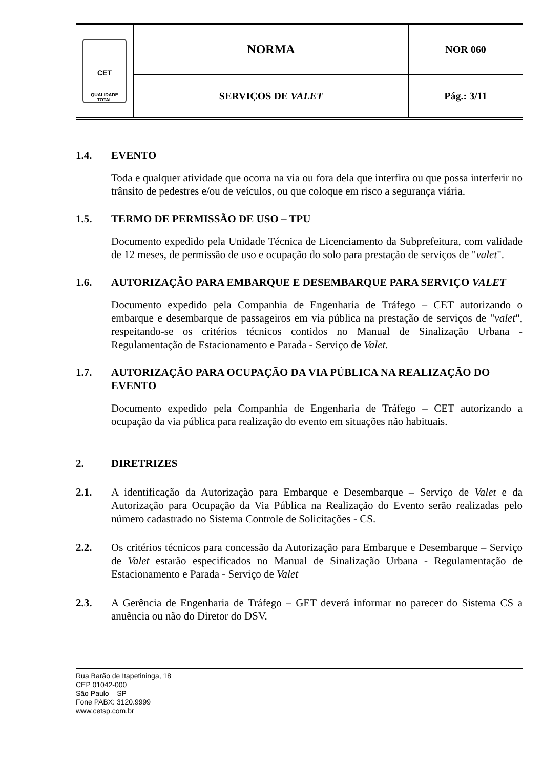| CET QUALIDADE TOTAL | NORMA | NOR 060 |
| | SERVIÇOS DE VALET | Pág.: 3/11 |
1.4. EVENTO
Toda e qualquer atividade que ocorra na via ou fora dela que interfira ou que possa interferir no trânsito de pedestres e/ou de veículos, ou que coloque em risco a segurança viária.
1.5. TERMO DE PERMISSÃO DE USO – TPU
Documento expedido pela Unidade Técnica de Licenciamento da Subprefeitura, com validade de 12 meses, de permissão de uso e ocupação do solo para prestação de serviços de "valet".
1.6. AUTORIZAÇÃO PARA EMBARQUE E DESEMBARQUE PARA SERVIÇO VALET
Documento expedido pela Companhia de Engenharia de Tráfego – CET autorizando o embarque e desembarque de passageiros em via pública na prestação de serviços de "valet", respeitando-se os critérios técnicos contidos no Manual de Sinalização Urbana - Regulamentação de Estacionamento e Parada - Serviço de Valet.
1.7. AUTORIZAÇÃO PARA OCUPAÇÃO DA VIA PÚBLICA NA REALIZAÇÃO DO EVENTO
Documento expedido pela Companhia de Engenharia de Tráfego – CET autorizando a ocupação da via pública para realização do evento em situações não habituais.
2. DIRETRIZES
2.1. A identificação da Autorização para Embarque e Desembarque – Serviço de Valet e da Autorização para Ocupação da Via Pública na Realização do Evento serão realizadas pelo número cadastrado no Sistema Controle de Solicitações - CS.
2.2. Os critérios técnicos para concessão da Autorização para Embarque e Desembarque – Serviço de Valet estarão especificados no Manual de Sinalização Urbana - Regulamentação de Estacionamento e Parada - Serviço de Valet
2.3. A Gerência de Engenharia de Tráfego – GET deverá informar no parecer do Sistema CS a anuência ou não do Diretor do DSV.
Rua Barão de Itapetininga, 18
CEP 01042-000
São Paulo – SP
Fone PABX: 3120.9999
www.cetsp.com.br